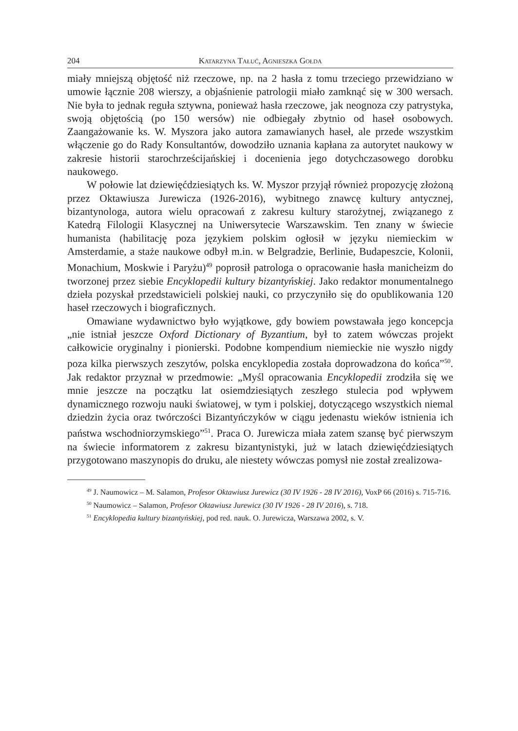204 Katarzyna Tałuć, Agnieszka Gołda
miały mniejszą objętość niż rzeczowe, np. na 2 hasła z tomu trzeciego przewidziano w umowie łącznie 208 wierszy, a objaśnienie patrologii miało zamknąć się w 300 wersach. Nie była to jednak reguła sztywna, ponieważ hasła rzeczowe, jak neognoza czy patrystyka, swoją objętością (po 150 wersów) nie odbiegały zbytnio od haseł osobowych. Zaangażowanie ks. W. Myszora jako autora zamawianych haseł, ale przede wszystkim włączenie go do Rady Konsultantów, dowodziło uznania kapłana za autorytet naukowy w zakresie historii starochrześcijańskiej i docenienia jego dotychczasowego dorobku naukowego.
W połowie lat dziewięćdziesiątych ks. W. Myszor przyjął również propozycję złożoną przez Oktawiusza Jurewicza (1926-2016), wybitnego znawcę kultury antycznej, bizantynologa, autora wielu opracowań z zakresu kultury starożytnej, związanego z Katedrą Filologii Klasycznej na Uniwersytecie Warszawskim. Ten znany w świecie humanista (habilitację poza językiem polskim ogłosił w języku niemieckim w Amsterdamie, a staże naukowe odbył m.in. w Belgradzie, Berlinie, Budapeszcie, Kolonii, Monachium, Moskwie i Paryżu)<sup>49</sup> poprosił patrologa o opracowanie hasła manicheizm do tworzonej przez siebie Encyklopedii kultury bizantyńskiej. Jako redaktor monumentalnego dzieła pozyskał przedstawicieli polskiej nauki, co przyczyniło się do opublikowania 120 haseł rzeczowych i biograficznych.
Omawiane wydawnictwo było wyjątkowe, gdy bowiem powstawała jego koncepcja „nie istniał jeszcze Oxford Dictionary of Byzantium, był to zatem wówczas projekt całkowicie oryginalny i pionierski. Podobne kompendium niemieckie nie wyszło nigdy poza kilka pierwszych zeszytów, polska encyklopedia została doprowadzona do końca”<sup>50</sup>. Jak redaktor przyznał w przedmowie: „Myśl opracowania Encyklopedii zrodziła się we mnie jeszcze na początku lat osiemdziesiątych zeszłego stulecia pod wpływem dynamicznego rozwoju nauki światowej, w tym i polskiej, dotyczącego wszystkich niemal dziedzin życia oraz twórczości Bizantyńczyków w ciągu jedenastu wieków istnienia ich państwa wschodniorzymskiego”<sup>51</sup>. Praca O. Jurewicza miała zatem szansę być pierwszym na świecie informatorem z zakresu bizantynistyki, już w latach dziewięćdziesiątych przygotowano maszynopis do druku, ale niestety wówczas pomysł nie został zrealizowa-
<sup>49</sup> J. Naumowicz – M. Salamon, Profesor Oktawiusz Jurewicz (30 IV 1926 - 28 IV 2016), VoxP 66 (2016) s. 715-716.
<sup>50</sup> Naumowicz – Salamon, Profesor Oktawiusz Jurewicz (30 IV 1926 - 28 IV 2016), s. 718.
<sup>51</sup> Encyklopedia kultury bizantyńskiej, pod red. nauk. O. Jurewicza, Warszawa 2002, s. V.